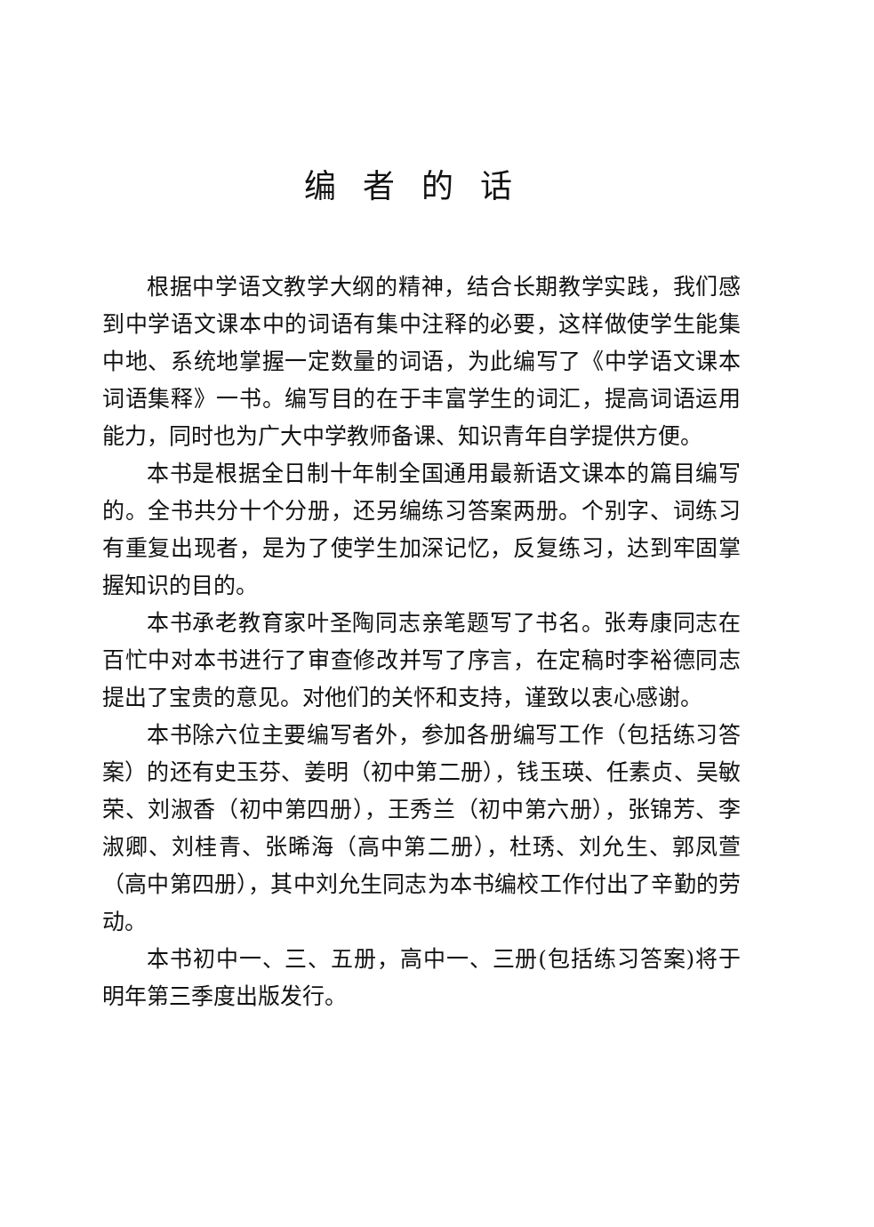编者的话
根据中学语文教学大纲的精神，结合长期教学实践，我们感到中学语文课本中的词语有集中注释的必要，这样做使学生能集中地、系统地掌握一定数量的词语，为此编写了《中学语文课本词语集释》一书。编写目的在于丰富学生的词汇，提高词语运用能力，同时也为广大中学教师备课、知识青年自学提供方便。
本书是根据全日制十年制全国通用最新语文课本的篇目编写的。全书共分十个分册，还另编练习答案两册。个别字、词练习有重复出现者，是为了使学生加深记忆，反复练习，达到牢固掌握知识的目的。
本书承老教育家叶圣陶同志亲笔题写了书名。张寿康同志在百忙中对本书进行了审查修改并写了序言，在定稿时李裕德同志提出了宝贵的意见。对他们的关怀和支持，谨致以衷心感谢。
本书除六位主要编写者外，参加各册编写工作（包括练习答案）的还有史玉芬、姜明（初中第二册），钱玉瑛、任素贞、吴敏荣、刘淑香（初中第四册），王秀兰（初中第六册），张锦芳、李淑卿、刘桂青、张晞海（高中第二册），杜琇、刘允生、郭凤萱（高中第四册），其中刘允生同志为本书编校工作付出了辛勤的劳动。
本书初中一、三、五册，高中一、三册(包括练习答案)将于明年第三季度出版发行。